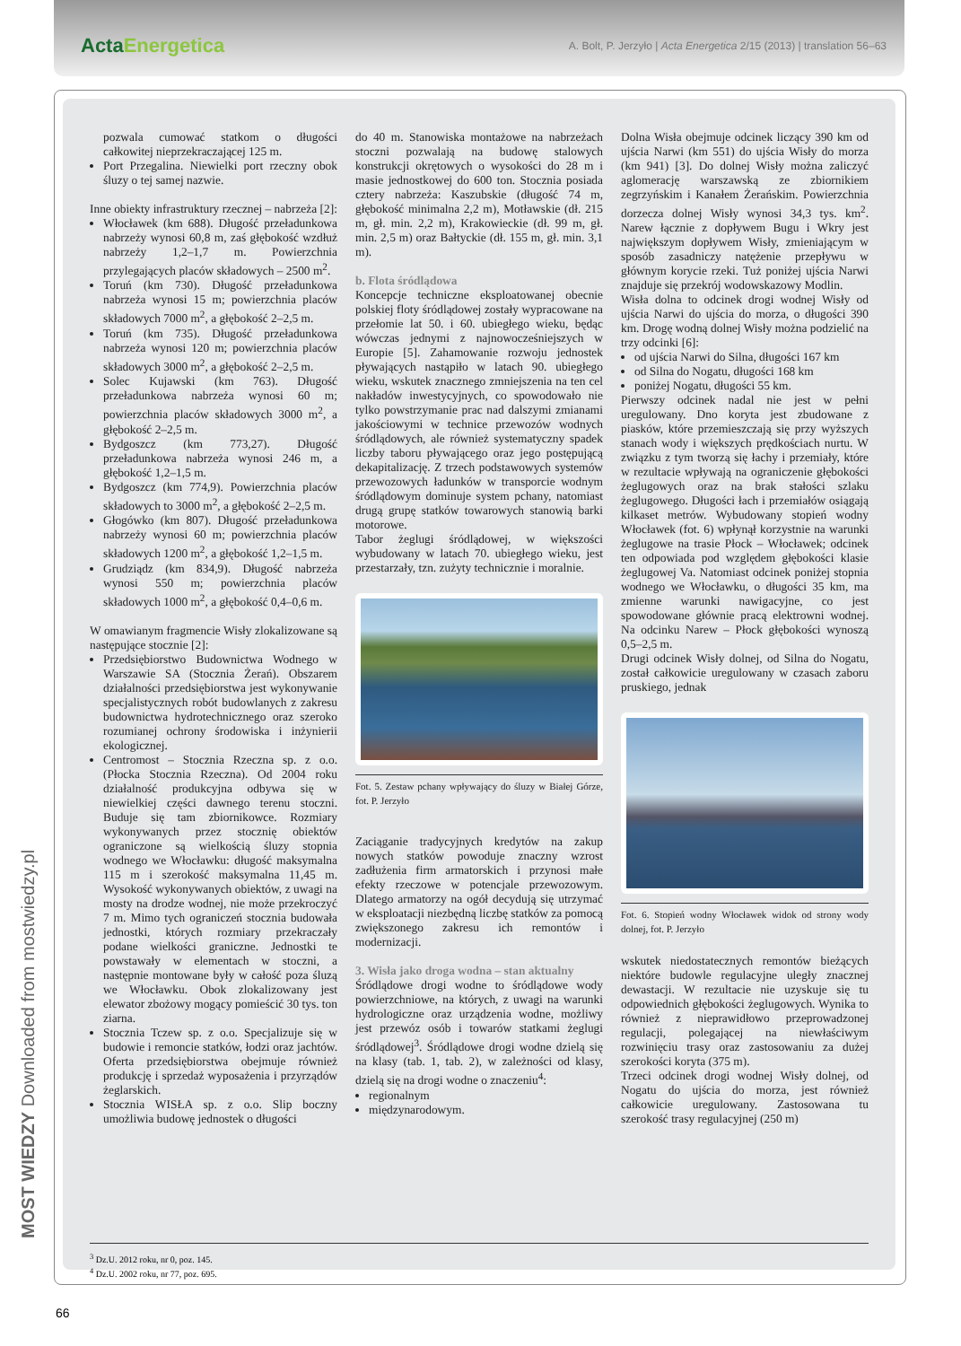ActaEnergetica
A. Bolt, P. Jerzyło | Acta Energetica 2/15 (2013) | translation 56–63
pozwala cumować statkom o długości całkowitej nieprzekraczającej 125 m.
Port Przegalina. Niewielki port rzeczny obok śluzy o tej samej nazwie.
Inne obiekty infrastruktury rzecznej – nabrzeża [2]:
Włocławek (km 688). Długość przeładunkowa nabrzeży wynosi 60,8 m, zaś głębokość wzdłuż nabrzeży 1,2–1,7 m. Powierzchnia przylegających placów składowych – 2500 m<sup>2</sup>.
Toruń (km 730). Długość przeładunkowa nabrzeża wynosi 15 m; powierzchnia placów składowych 7000 m<sup>2</sup>, a głębokość 2–2,5 m.
Toruń (km 735). Długość przeładunkowa nabrzeża wynosi 120 m; powierzchnia placów składowych 3000 m<sup>2</sup>, a głębokość 2–2,5 m.
Solec Kujawski (km 763). Długość przeładunkowa nabrzeża wynosi 60 m; powierzchnia placów składowych 3000 m<sup>2</sup>, a głębokość 2–2,5 m.
Bydgoszcz (km 773,27). Długość przeładunkowa nabrzeża wynosi 246 m, a głębokość 1,2–1,5 m.
Bydgoszcz (km 774,9). Powierzchnia placów składowych to 3000 m<sup>2</sup>, a głębokość 2–2,5 m.
Głogówko (km 807). Długość przeładunkowa nabrzeży wynosi 60 m; powierzchnia placów składowych 1200 m<sup>2</sup>, a głębokość 1,2–1,5 m.
Grudziądz (km 834,9). Długość nabrzeża wynosi 550 m; powierzchnia placów składowych 1000 m<sup>2</sup>, a głębokość 0,4–0,6 m.
W omawianym fragmencie Wisły zlokalizowane są następujące stocznie [2]:
Przedsiębiorstwo Budownictwa Wodnego w Warszawie SA (Stocznia Żerań). Obszarem działalności przedsiębiorstwa jest wykonywanie specjalistycznych robót budowlanych z zakresu budownictwa hydrotechnicznego oraz szeroko rozumianej ochrony środowiska i inżynierii ekologicznej.
Centromost – Stocznia Rzeczna sp. z o.o. (Płocka Stocznia Rzeczna). Od 2004 roku działalność produkcyjna odbywa się w niewielkiej części dawnego terenu stoczni. Buduje się tam zbiornikowce. Rozmiary wykonywanych przez stocznię obiektów ograniczone są wielkością śluzy stopnia wodnego we Włocławku: długość maksymalna 115 m i szerokość maksymalna 11,45 m. Wysokość wykonywanych obiektów, z uwagi na mosty na drodze wodnej, nie może przekroczyć 7 m. Mimo tych ograniczeń stocznia budowała jednostki, których rozmiary przekraczały podane wielkości graniczne. Jednostki te powstawały w elementach w stoczni, a następnie montowane były w całość poza śluzą we Włocławku. Obok zlokalizowany jest elewator zbożowy mogący pomieścić 30 tys. ton ziarna.
Stocznia Tczew sp. z o.o. Specjalizuje się w budowie i remoncie statków, łodzi oraz jachtów. Oferta przedsiębiorstwa obejmuje również produkcję i sprzedaż wyposażenia i przyrządów żeglarskich.
Stocznia WISŁA sp. z o.o. Slip boczny umożliwia budowę jednostek o długości
do 40 m. Stanowiska montażowe na nabrzeżach stoczni pozwalają na budowę stalowych konstrukcji okrętowych o wysokości do 28 m i masie jednostkowej do 600 ton. Stocznia posiada cztery nabrzeża: Kaszubskie (długość 74 m, głębokość minimalna 2,2 m), Motławskie (dł. 215 m, gł. min. 2,2 m), Krakowieckie (dł. 99 m, gł. min. 2,5 m) oraz Bałtyckie (dł. 155 m, gł. min. 3,1 m).
b. Flota śródlądowa
Koncepcje techniczne eksploatowanej obecnie polskiej floty śródlądowej zostały wypracowane na przełomie lat 50. i 60. ubiegłego wieku, będąc wówczas jednymi z najnowocześniejszych w Europie [5]. Zahamowanie rozwoju jednostek pływających nastąpiło w latach 90. ubiegłego wieku, wskutek znacznego zmniejszenia na ten cel nakładów inwestycyjnych, co spowodowało nie tylko powstrzymanie prac nad dalszymi zmianami jakościowymi w technice przewozów wodnych śródlądowych, ale również systematyczny spadek liczby taboru pływającego oraz jego postępującą dekapitalizację. Z trzech podstawowych systemów przewozowych ładunków w transporcie wodnym śródlądowym dominuje system pchany, natomiast drugą grupę statków towarowych stanowią barki motorowe.
Tabor żeglugi śródlądowej, w większości wybudowany w latach 70. ubiegłego wieku, jest przestarzały, tzn. zużyty technicznie i moralnie.
Fot. 5. Zestaw pchany wpływający do śluzy w Białej Górze, fot. P. Jerzyło
Zaciąganie tradycyjnych kredytów na zakup nowych statków powoduje znaczny wzrost zadłużenia firm armatorskich i przynosi małe efekty rzeczowe w potencjale przewozowym. Dlatego armatorzy na ogół decydują się utrzymać w eksploatacji niezbędną liczbę statków za pomocą zwiększonego zakresu ich remontów i modernizacji.
3. Wisła jako droga wodna – stan aktualny
Śródlądowe drogi wodne to śródlądowe wody powierzchniowe, na których, z uwagi na warunki hydrologiczne oraz urządzenia wodne, możliwy jest przewóz osób i towarów statkami żeglugi śródlądowej<sup>3</sup>. Śródlądowe drogi wodne dzielą się na klasy (tab. 1, tab. 2), w zależności od klasy, dzielą się na drogi wodne o znaczeniu<sup>4</sup>:
regionalnym
międzynarodowym.
Dolna Wisła obejmuje odcinek liczący 390 km od ujścia Narwi (km 551) do ujścia Wisły do morza (km 941) [3]. Do dolnej Wisły można zaliczyć aglomerację warszawską ze zbiornikiem zegrzyńskim i Kanałem Żerańskim. Powierzchnia dorzecza dolnej Wisły wynosi 34,3 tys. km<sup>2</sup>. Narew łącznie z dopływem Bugu i Wkry jest największym dopływem Wisły, zmieniającym w sposób zasadniczy natężenie przepływu w głównym korycie rzeki. Tuż poniżej ujścia Narwi znajduje się przekrój wodowskazowy Modlin.
Wisła dolna to odcinek drogi wodnej Wisły od ujścia Narwi do ujścia do morza, o długości 390 km. Drogę wodną dolnej Wisły można podzielić na trzy odcinki [6]:
od ujścia Narwi do Silna, długości 167 km
od Silna do Nogatu, długości 168 km
poniżej Nogatu, długości 55 km.
Pierwszy odcinek nadal nie jest w pełni uregulowany. Dno koryta jest zbudowane z piasków, które przemieszczają się przy wyższych stanach wody i większych prędkościach nurtu. W związku z tym tworzą się łachy i przemiały, które w rezultacie wpływają na ograniczenie głębokości żeglugowych oraz na brak stałości szlaku żeglugowego. Długości łach i przemiałów osiągają kilkaset metrów. Wybudowany stopień wodny Włocławek (fot. 6) wpłynął korzystnie na warunki żeglugowe na trasie Płock – Włocławek; odcinek ten odpowiada pod względem głębokości klasie żeglugowej Va. Natomiast odcinek poniżej stopnia wodnego we Włocławku, o długości 35 km, ma zmienne warunki nawigacyjne, co jest spowodowane głównie pracą elektrowni wodnej. Na odcinku Narew – Płock głębokości wynoszą 0,5–2,5 m.
Drugi odcinek Wisły dolnej, od Silna do Nogatu, został całkowicie uregulowany w czasach zaboru pruskiego, jednak
Fot. 6. Stopień wodny Włocławek widok od strony wody dolnej, fot. P. Jerzyło
wskutek niedostatecznych remontów bieżących niektóre budowle regulacyjne uległy znacznej dewastacji. W rezultacie nie uzyskuje się tu odpowiednich głębokości żeglugowych. Wynika to również z nieprawidłowo przeprowadzonej regulacji, polegającej na niewłaściwym rozwinięciu trasy oraz zastosowaniu za dużej szerokości koryta (375 m).
Trzeci odcinek drogi wodnej Wisły dolnej, od Nogatu do ujścia do morza, jest również całkowicie uregulowany. Zastosowana tu szerokość trasy regulacyjnej (250 m)
<sup>3</sup> Dz.U. 2012 roku, nr 0, poz. 145.
<sup>4</sup> Dz.U. 2002 roku, nr 77, poz. 695.
MOST WIEDZY Downloaded from mostwiedzy.pl
66